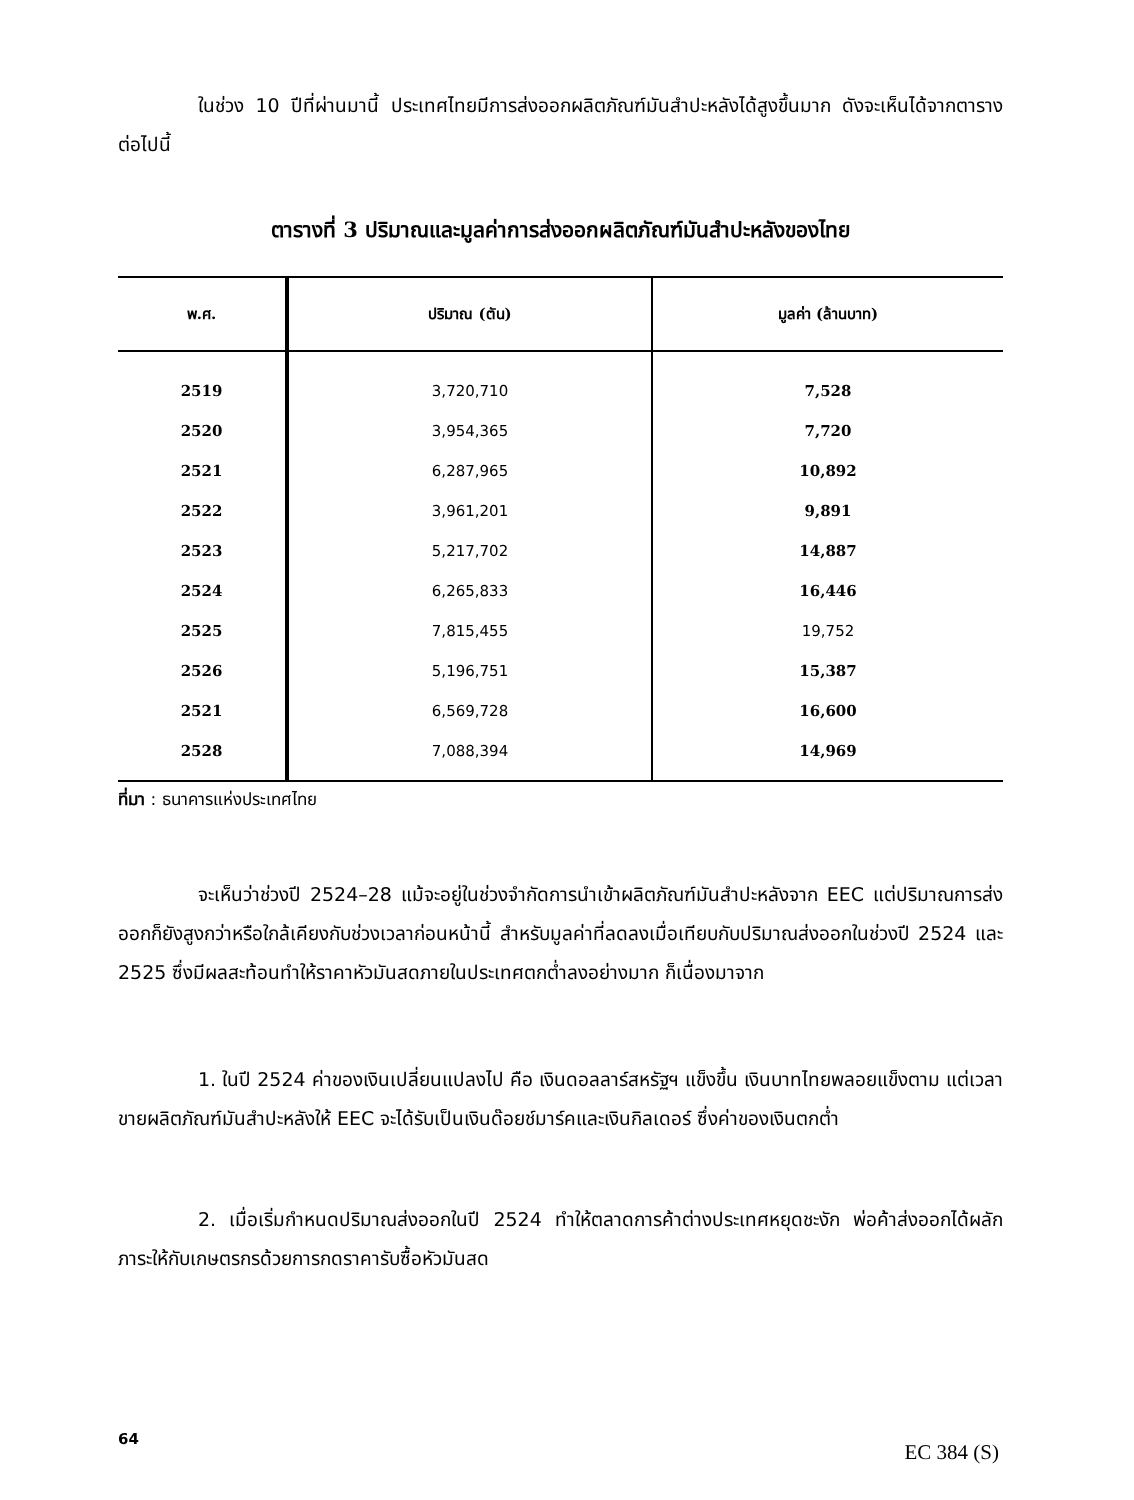ในช่วง 10 ปีที่ผ่านมานี้ ประเทศไทยมีการส่งออกผลิตภัณฑ์มันสำปะหลังได้สูงขึ้นมาก ดังจะเห็นได้จากตารางต่อไปนี้
ตารางที่ 3 ปริมาณและมูลค่าการส่งออกผลิตภัณฑ์มันสำปะหลังของไทย
| พ.ศ. | ปริมาณ (ตัน) | มูลค่า (ล้านบาท) |
| --- | --- | --- |
| 2519 | 3,720,710 | 7,528 |
| 2520 | 3,954,365 | 7,720 |
| 2521 | 6,287,965 | 10,892 |
| 2522 | 3,961,201 | 9,891 |
| 2523 | 5,217,702 | 14,887 |
| 2524 | 6,265,833 | 16,446 |
| 2525 | 7,815,455 | 19,752 |
| 2526 | 5,196,751 | 15,387 |
| 2521 | 6,569,728 | 16,600 |
| 2528 | 7,088,394 | 14,969 |
ที่มา : ธนาคารแห่งประเทศไทย
จะเห็นว่าช่วงปี 2524–28 แม้จะอยู่ในช่วงจำกัดการนำเข้าผลิตภัณฑ์มันสำปะหลังจาก EEC แต่ปริมาณการส่งออกก็ยังสูงกว่าหรือใกล้เคียงกับช่วงเวลาก่อนหน้านี้ สำหรับมูลค่าที่ลดลงเมื่อเทียบกับปริมาณส่งออกในช่วงปี 2524 และ 2525 ซึ่งมีผลสะท้อนทำให้ราคาหัวมันสดภายในประเทศตกต่ำลงอย่างมาก ก็เนื่องมาจาก
1. ในปี 2524 ค่าของเงินเปลี่ยนแปลงไป คือ เงินดอลลาร์สหรัฐฯ แข็งขึ้น เงินบาทไทยพลอยแข็งตาม แต่เวลาขายผลิตภัณฑ์มันสำปะหลังให้ EEC จะได้รับเป็นเงินด๊อยช์มาร์คและเงินกิลเดอร์ ซึ่งค่าของเงินตกต่ำ
2. เมื่อเริ่มกำหนดปริมาณส่งออกในปี 2524 ทำให้ตลาดการค้าต่างประเทศหยุดชะงัก พ่อค้าส่งออกได้ผลักภาระให้กับเกษตรกรด้วยการกดราคารับซื้อหัวมันสด
64
EC 384 (S)